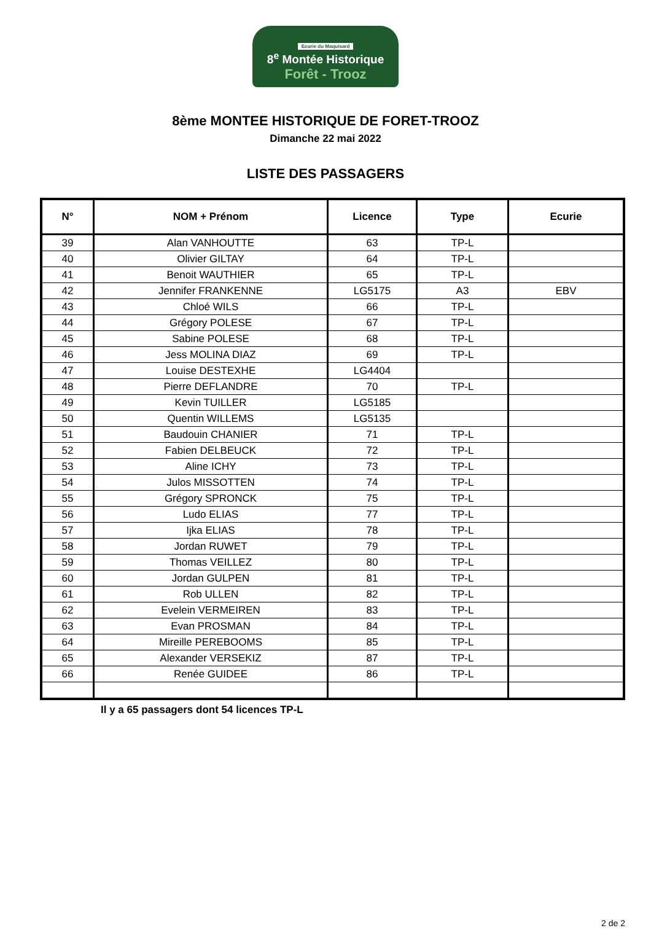Ecurie du Maquisard
8<sup>e</sup> Montée Historique
Forêt - Trooz
8ème MONTEE HISTORIQUE DE FORET-TROOZ
Dimanche 22 mai 2022
LISTE DES PASSAGERS
| N° | NOM + Prénom | Licence | Type | Ecurie |
| --- | --- | --- | --- | --- |
| 39 | Alan VANHOUTTE | 63 | TP-L | |
| 40 | Olivier GILTAY | 64 | TP-L | |
| 41 | Benoit WAUTHIER | 65 | TP-L | |
| 42 | Jennifer FRANKENNE | LG5175 | A3 | EBV |
| 43 | Chloé WILS | 66 | TP-L | |
| 44 | Grégory POLESE | 67 | TP-L | |
| 45 | Sabine POLESE | 68 | TP-L | |
| 46 | Jess MOLINA DIAZ | 69 | TP-L | |
| 47 | Louise DESTEXHE | LG4404 | | |
| 48 | Pierre DEFLANDRE | 70 | TP-L | |
| 49 | Kevin TUILLER | LG5185 | | |
| 50 | Quentin WILLEMS | LG5135 | | |
| 51 | Baudouin CHANIER | 71 | TP-L | |
| 52 | Fabien DELBEUCK | 72 | TP-L | |
| 53 | Aline ICHY | 73 | TP-L | |
| 54 | Julos MISSOTTEN | 74 | TP-L | |
| 55 | Grégory SPRONCK | 75 | TP-L | |
| 56 | Ludo ELIAS | 77 | TP-L | |
| 57 | Ijka ELIAS | 78 | TP-L | |
| 58 | Jordan RUWET | 79 | TP-L | |
| 59 | Thomas VEILLEZ | 80 | TP-L | |
| 60 | Jordan GULPEN | 81 | TP-L | |
| 61 | Rob ULLEN | 82 | TP-L | |
| 62 | Evelein VERMEIREN | 83 | TP-L | |
| 63 | Evan PROSMAN | 84 | TP-L | |
| 64 | Mireille PEREBOOMS | 85 | TP-L | |
| 65 | Alexander VERSEKIZ | 87 | TP-L | |
| 66 | Renée GUIDEE | 86 | TP-L | |
Il y a 65 passagers dont 54 licences TP-L
2 de 2